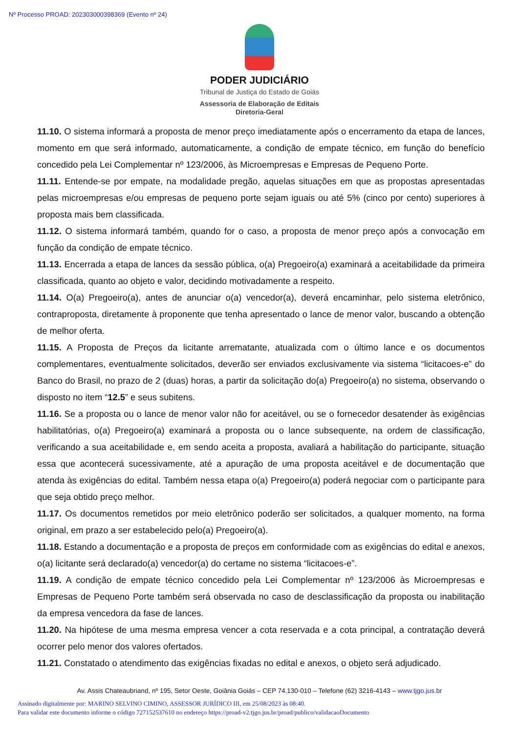Nº Processo PROAD: 202303000398369 (Evento nº 24)
PODER JUDICIÁRIO
Tribunal de Justiça do Estado de Goiás
Assessoria de Elaboração de Editais
Diretoria-Geral
11.10. O sistema informará a proposta de menor preço imediatamente após o encerramento da etapa de lances, momento em que será informado, automaticamente, a condição de empate técnico, em função do benefício concedido pela Lei Complementar nº 123/2006, às Microempresas e Empresas de Pequeno Porte.
11.11. Entende-se por empate, na modalidade pregão, aquelas situações em que as propostas apresentadas pelas microempresas e/ou empresas de pequeno porte sejam iguais ou até 5% (cinco por cento) superiores à proposta mais bem classificada.
11.12. O sistema informará também, quando for o caso, a proposta de menor preço após a convocação em função da condição de empate técnico.
11.13. Encerrada a etapa de lances da sessão pública, o(a) Pregoeiro(a) examinará a aceitabilidade da primeira classificada, quanto ao objeto e valor, decidindo motivadamente a respeito.
11.14. O(a) Pregoeiro(a), antes de anunciar o(a) vencedor(a), deverá encaminhar, pelo sistema eletrônico, contraproposta, diretamente à proponente que tenha apresentado o lance de menor valor, buscando a obtenção de melhor oferta.
11.15. A Proposta de Preços da licitante arrematante, atualizada com o último lance e os documentos complementares, eventualmente solicitados, deverão ser enviados exclusivamente via sistema “licitacoes-e” do Banco do Brasil, no prazo de 2 (duas) horas, a partir da solicitação do(a) Pregoeiro(a) no sistema, observando o disposto no item “12.5” e seus subitens.
11.16. Se a proposta ou o lance de menor valor não for aceitável, ou se o fornecedor desatender às exigências habilitatórias, o(a) Pregoeiro(a) examinará a proposta ou o lance subsequente, na ordem de classificação, verificando a sua aceitabilidade e, em sendo aceita a proposta, avaliará a habilitação do participante, situação essa que acontecerá sucessivamente, até a apuração de uma proposta aceitável e de documentação que atenda às exigências do edital. Também nessa etapa o(a) Pregoeiro(a) poderá negociar com o participante para que seja obtido preço melhor.
11.17. Os documentos remetidos por meio eletrônico poderão ser solicitados, a qualquer momento, na forma original, em prazo a ser estabelecido pelo(a) Pregoeiro(a).
11.18. Estando a documentação e a proposta de preços em conformidade com as exigências do edital e anexos, o(a) licitante será declarado(a) vencedor(a) do certame no sistema “licitacoes-e”.
11.19. A condição de empate técnico concedido pela Lei Complementar nº 123/2006 às Microempresas e Empresas de Pequeno Porte também será observada no caso de desclassificação da proposta ou inabilitação da empresa vencedora da fase de lances.
11.20. Na hipótese de uma mesma empresa vencer a cota reservada e a cota principal, a contratação deverá ocorrer pelo menor dos valores ofertados.
11.21. Constatado o atendimento das exigências fixadas no edital e anexos, o objeto será adjudicado.
Av. Assis Chateaubriand, nº 195, Setor Oeste, Goiânia Goiás – CEP 74.130-010 – Telefone (62) 3216-4143 – www.tjgo.jus.br
Assinado digitalmente por: MARINO SELVINO CIMINO, ASSESSOR JURÍDICO III, em 25/08/2023 às 08:40.
Para validar este documento informe o código 727152537610 no endereço https://proad-v2.tjgo.jus.br/proad/publico/validacaoDocumento